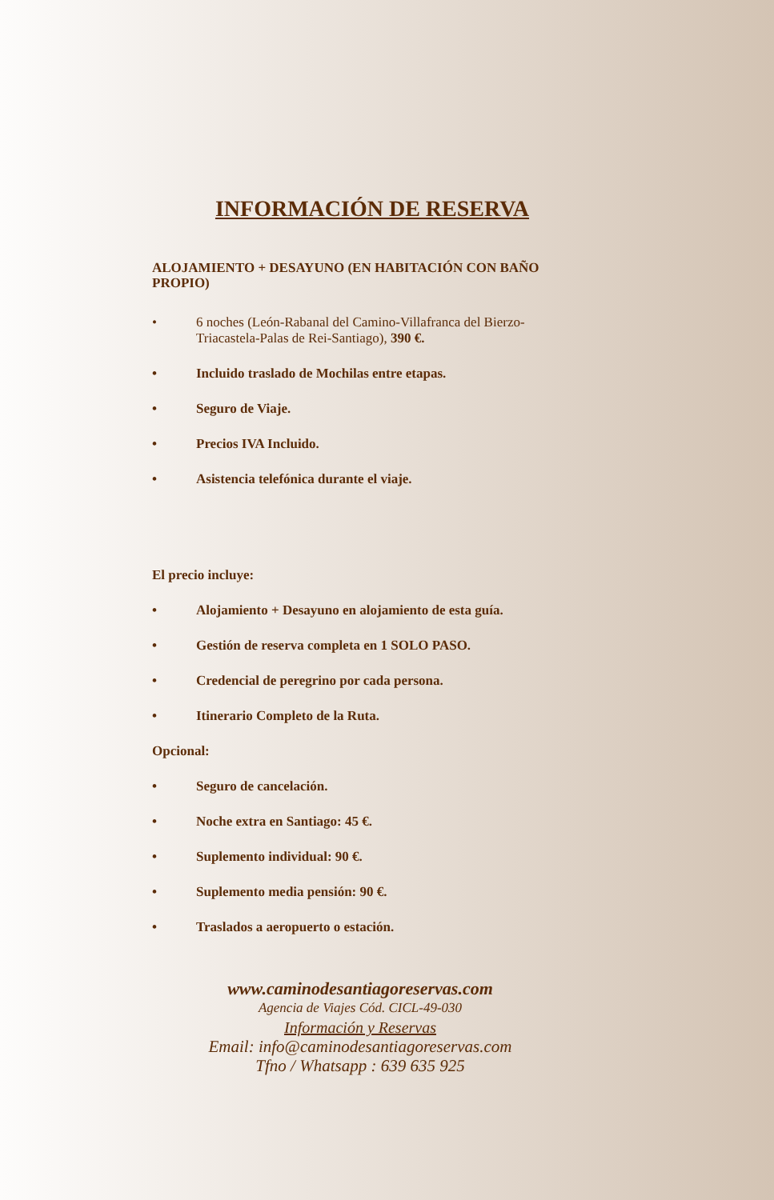INFORMACIÓN DE RESERVA
ALOJAMIENTO + DESAYUNO (EN HABITACIÓN CON BAÑO PROPIO)
• 6 noches (León-Rabanal del Camino-Villafranca del Bierzo-Triacastela-Palas de Rei-Santiago), 390 €.
• Incluido traslado de Mochilas entre etapas.
• Seguro de Viaje.
• Precios IVA Incluido.
• Asistencia telefónica durante el viaje.
El precio incluye:
• Alojamiento + Desayuno en alojamiento de esta guía.
• Gestión de reserva completa en 1 SOLO PASO.
• Credencial de peregrino por cada persona.
• Itinerario Completo de la Ruta.
Opcional:
• Seguro de cancelación.
• Noche extra en Santiago: 45 €.
• Suplemento individual: 90 €.
• Suplemento media pensión: 90 €.
• Traslados a aeropuerto o estación.
www.caminodesantiagoreservas.com
Agencia de Viajes Cód. CICL-49-030
Información y Reservas
Email: info@caminodesantiagoreservas.com
Tfno / Whatsapp : 639 635 925